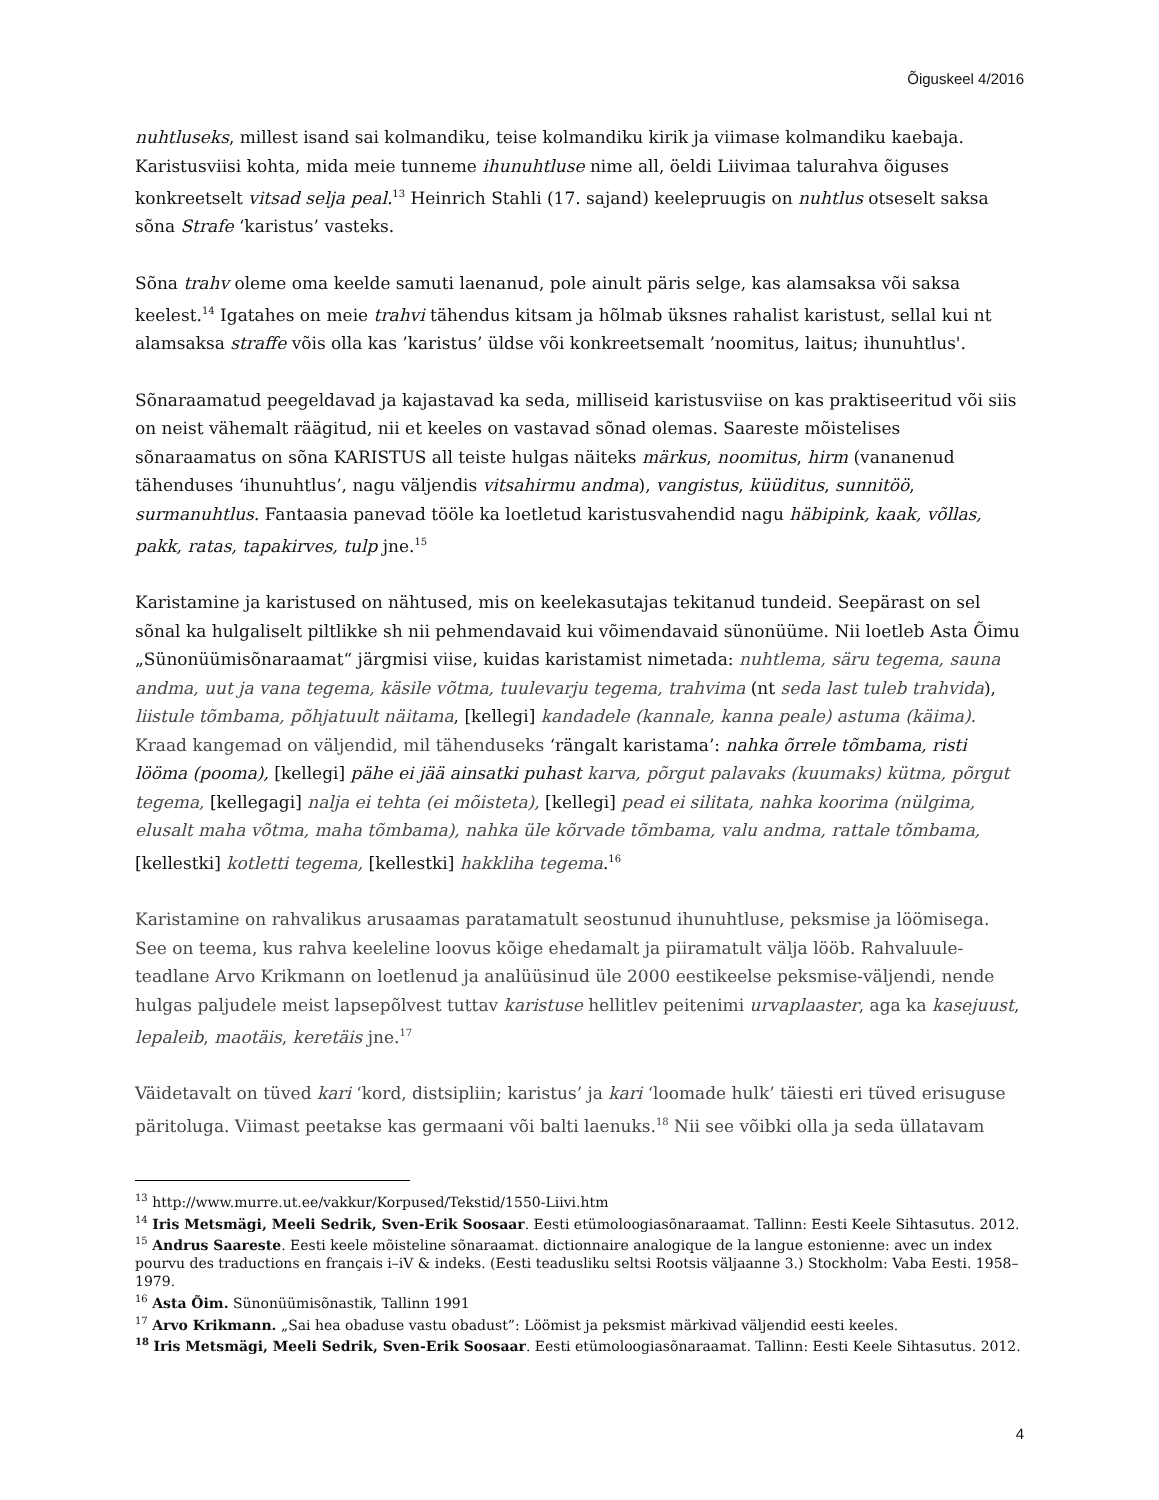Õiguskeel 4/2016
nuhtluseks, millest isand sai kolmandiku, teise kolmandiku kirik ja viimase kolmandiku kaebaja. Karistusviisi kohta, mida meie tunneme ihunuhtluse nime all, öeldi Liivimaa talurahva õiguses konkreetselt vitsad selja peal.<sup>13</sup> Heinrich Stahli (17. sajand) keelepruugis on nuhtlus otseselt saksa sõna Strafe ‘karistus’ vasteks.
Sõna trahv oleme oma keelde samuti laenanud, pole ainult päris selge, kas alamsaksa või saksa keelest.<sup>14</sup> Igatahes on meie trahvi tähendus kitsam ja hõlmab üksnes rahalist karistust, sellal kui nt alamsaksa straffe võis olla kas ’karistus’ üldse või konkreetsemalt ’noomitus, laitus; ihunuhtlus'.
Sõnaraamatud peegeldavad ja kajastavad ka seda, milliseid karistusviise on kas praktiseeritud või siis on neist vähemalt räägitud, nii et keeles on vastavad sõnad olemas. Saareste mõistelises sõnaraamatus on sõna KARISTUS all teiste hulgas näiteks märkus, noomitus, hirm (vananenud tähenduses ‘ihunuhtlus’, nagu väljendis vitsahirmu andma), vangistus, küüditus, sunnitöö, surmanuhtlus. Fantaasia panevad tööle ka loetletud karistusvahendid nagu häbipink, kaak, võllas, pakk, ratas, tapakirves, tulp jne.<sup>15</sup>
Karistamine ja karistused on nähtused, mis on keelekasutajas tekitanud tundeid. Seepärast on sel sõnal ka hulgaliselt piltlikke sh nii pehmendavaid kui võimendavaid sünonüüme. Nii loetleb Asta Õimu „Sünonüümisõnaraamat“ järgmisi viise, kuidas karistamist nimetada: nuhtlema, säru tegema, sauna andma, uut ja vana tegema, käsile võtma, tuulevarju tegema, trahvima (nt seda last tuleb trahvida), liistule tõmbama, põhjatuult näitama, [kellegi] kandadele (kannale, kanna peale) astuma (käima). Kraad kangemad on väljendid, mil tähenduseks ‘rängalt karistama’: nahka õrrele tõmbama, risti lööma (pooma), [kellegi] pähe ei jää ainsatki puhast karva, põrgut palavaks (kuumaks) kütma, põrgut tegema, [kellegagi] nalja ei tehta (ei mõisteta), [kellegi] pead ei silitata, nahka koorima (nülgima, elusalt maha võtma, maha tõmbama), nahka üle kõrvade tõmbama, valu andma, rattale tõmbama, [kellestki] kotletti tegema, [kellestki] hakkliha tegema.<sup>16</sup>
Karistamine on rahvalikus arusaamas paratamatult seostunud ihunuhtluse, peksmise ja löömisega. See on teema, kus rahva keeleline loovus kõige ehedamalt ja piiramatult välja lööb. Rahvaluule-teadlane Arvo Krikmann on loetlenud ja analüüsinud üle 2000 eestikeelse peksmise-väljendi, nende hulgas paljudele meist lapsepõlvest tuttav karistuse hellitlev peitenimi urvaplaaster, aga ka kasejuust, lepaleib, maotäis, keretäis jne.<sup>17</sup>
Väidetavalt on tüved kari ‘kord, distsipliin; karistus’ ja kari ‘loomade hulk’ täiesti eri tüved erisuguse päritoluga. Viimast peetakse kas germaani või balti laenuks.<sup>18</sup> Nii see võibki olla ja seda üllatavam
<sup>13</sup> http://www.murre.ut.ee/vakkur/Korpused/Tekstid/1550-Liivi.htm
<sup>14</sup> Iris Metsmägi, Meeli Sedrik, Sven-Erik Soosaar. Eesti etümoloogiasõnaraamat. Tallinn: Eesti Keele Sihtasutus. 2012.
<sup>15</sup> Andrus Saareste. Eesti keele mõisteline sõnaraamat. dictionnaire analogique de la langue estonienne: avec un index pourvu des traductions en français i–iV & indeks. (Eesti teadusliku seltsi Rootsis väljaanne 3.) Stockholm: Vaba Eesti. 1958–1979.
<sup>16</sup> Asta Õim. Sünonüümisõnastik, Tallinn 1991
<sup>17</sup> Arvo Krikmann. „Sai hea obaduse vastu obadust”: Löömist ja peksmist märkivad väljendid eesti keeles.
<sup>18</sup> Iris Metsmägi, Meeli Sedrik, Sven-Erik Soosaar. Eesti etümoloogiasõnaraamat. Tallinn: Eesti Keele Sihtasutus. 2012.
4